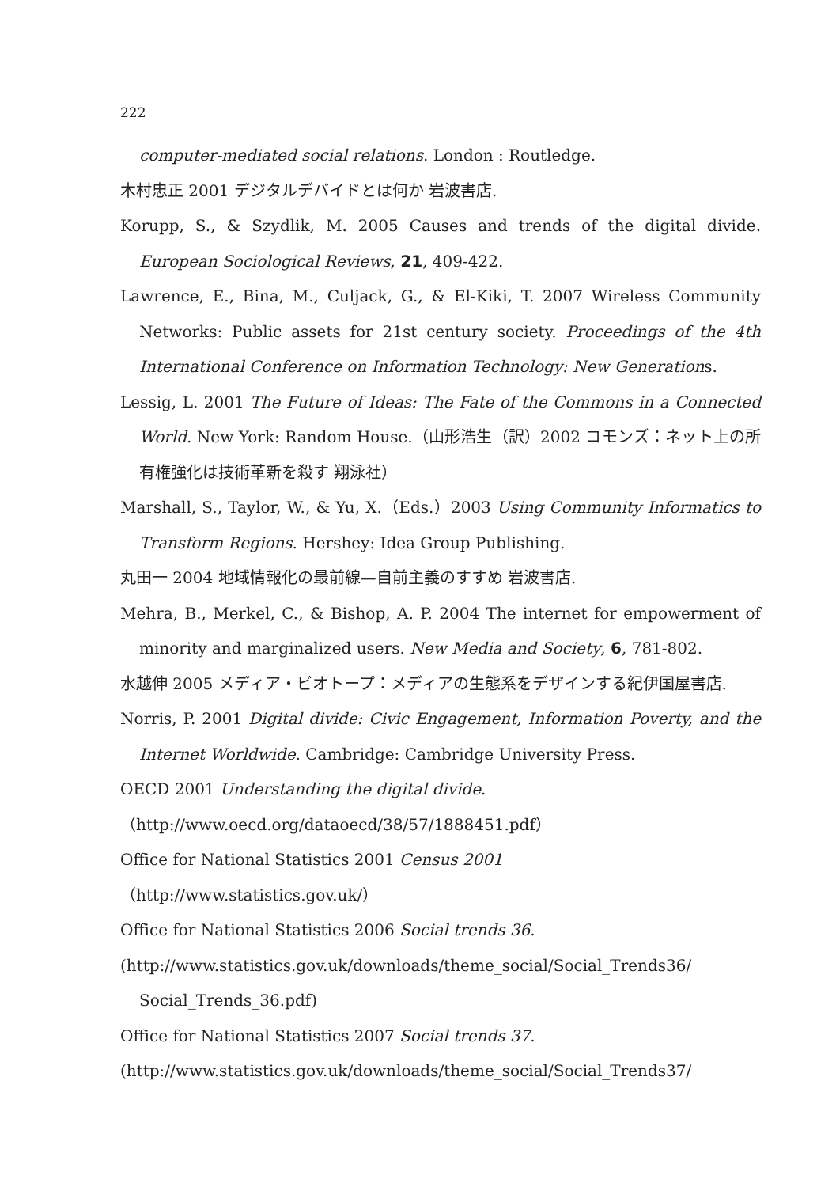222
computer-mediated social relations. London : Routledge.
木村忠正 2001 デジタルデバイドとは何か 岩波書店.
Korupp, S., & Szydlik, M. 2005 Causes and trends of the digital divide. European Sociological Reviews, 21, 409-422.
Lawrence, E., Bina, M., Culjack, G., & El-Kiki, T. 2007 Wireless Community Networks: Public assets for 21st century society. Proceedings of the 4th International Conference on Information Technology: New Generations.
Lessig, L. 2001 The Future of Ideas: The Fate of the Commons in a Connected World. New York: Random House.（山形浩生（訳）2002 コモンズ：ネット上の所有権強化は技術革新を殺す 翔泳社）
Marshall, S., Taylor, W., & Yu, X.（Eds.）2003 Using Community Informatics to Transform Regions. Hershey: Idea Group Publishing.
丸田一 2004 地域情報化の最前線—自前主義のすすめ 岩波書店.
Mehra, B., Merkel, C., & Bishop, A. P. 2004 The internet for empowerment of minority and marginalized users. New Media and Society, 6, 781-802.
水越伸 2005 メディア・ビオトープ：メディアの生態系をデザインする紀伊国屋書店.
Norris, P. 2001 Digital divide: Civic Engagement, Information Poverty, and the Internet Worldwide. Cambridge: Cambridge University Press.
OECD 2001 Understanding the digital divide.
（http://www.oecd.org/dataoecd/38/57/1888451.pdf）
Office for National Statistics 2001 Census 2001
（http://www.statistics.gov.uk/）
Office for National Statistics 2006 Social trends 36.
(http://www.statistics.gov.uk/downloads/theme_social/Social_Trends36/ Social_Trends_36.pdf)
Office for National Statistics 2007 Social trends 37.
(http://www.statistics.gov.uk/downloads/theme_social/Social_Trends37/